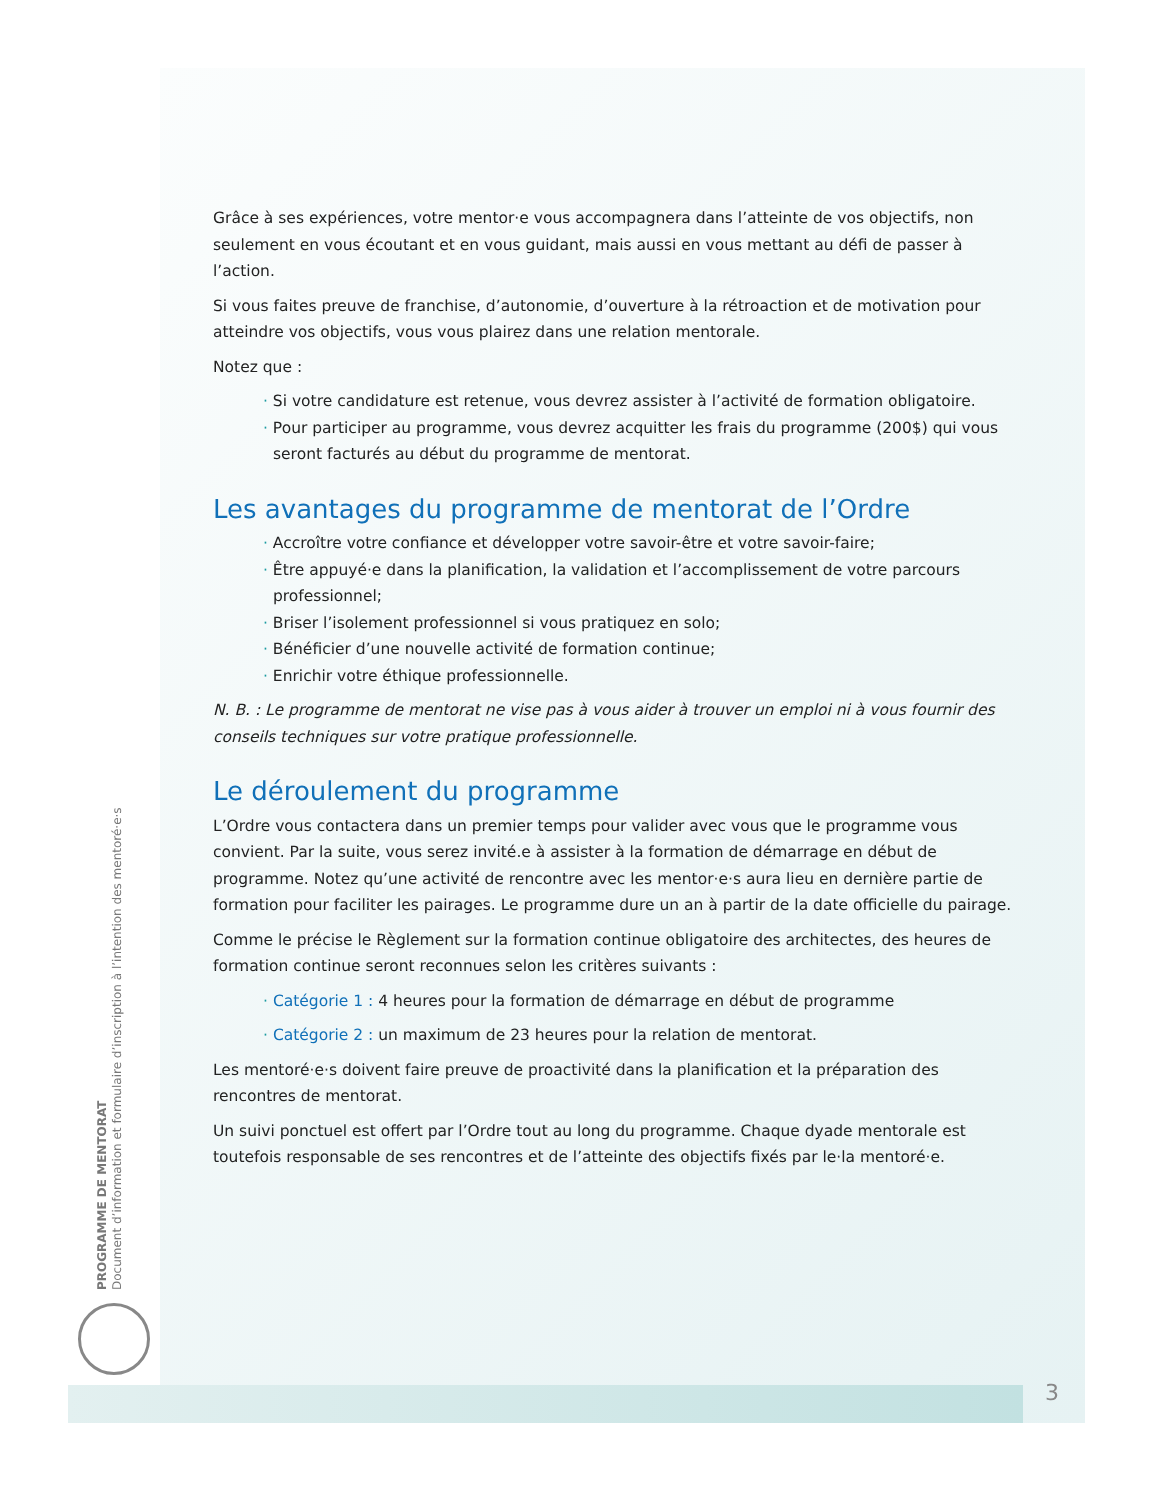PROGRAMME DE MENTORAT
Document d’information et formulaire d’inscription à l’intention des mentoré·e·s
Grâce à ses expériences, votre mentor·e vous accompagnera dans l’atteinte de vos objectifs, non seulement en vous écoutant et en vous guidant, mais aussi en vous mettant au défi de passer à l’action.
Si vous faites preuve de franchise, d’autonomie, d’ouverture à la rétroaction et de motivation pour atteindre vos objectifs, vous vous plairez dans une relation mentorale.
Notez que :
· Si votre candidature est retenue, vous devrez assister à l’activité de formation obligatoire.
· Pour participer au programme, vous devrez acquitter les frais du programme (200$) qui vous seront facturés au début du programme de mentorat.
Les avantages du programme de mentorat de l’Ordre
· Accroître votre confiance et développer votre savoir-être et votre savoir-faire;
· Être appuyé·e dans la planification, la validation et l’accomplissement de votre parcours professionnel;
· Briser l’isolement professionnel si vous pratiquez en solo;
· Bénéficier d’une nouvelle activité de formation continue;
· Enrichir votre éthique professionnelle.
N. B. : Le programme de mentorat ne vise pas à vous aider à trouver un emploi ni à vous fournir des conseils techniques sur votre pratique professionnelle.
Le déroulement du programme
L’Ordre vous contactera dans un premier temps pour valider avec vous que le programme vous convient. Par la suite, vous serez invité.e à assister à la formation de démarrage en début de programme. Notez qu’une activité de rencontre avec les mentor·e·s aura lieu en dernière partie de formation pour faciliter les pairages. Le programme dure un an à partir de la date officielle du pairage.
Comme le précise le Règlement sur la formation continue obligatoire des architectes, des heures de formation continue seront reconnues selon les critères suivants :
· Catégorie 1 : 4 heures pour la formation de démarrage en début de programme
· Catégorie 2 : un maximum de 23 heures pour la relation de mentorat.
Les mentoré·e·s doivent faire preuve de proactivité dans la planification et la préparation des rencontres de mentorat.
Un suivi ponctuel est offert par l’Ordre tout au long du programme. Chaque dyade mentorale est toutefois responsable de ses rencontres et de l’atteinte des objectifs fixés par le·la mentoré·e.
3